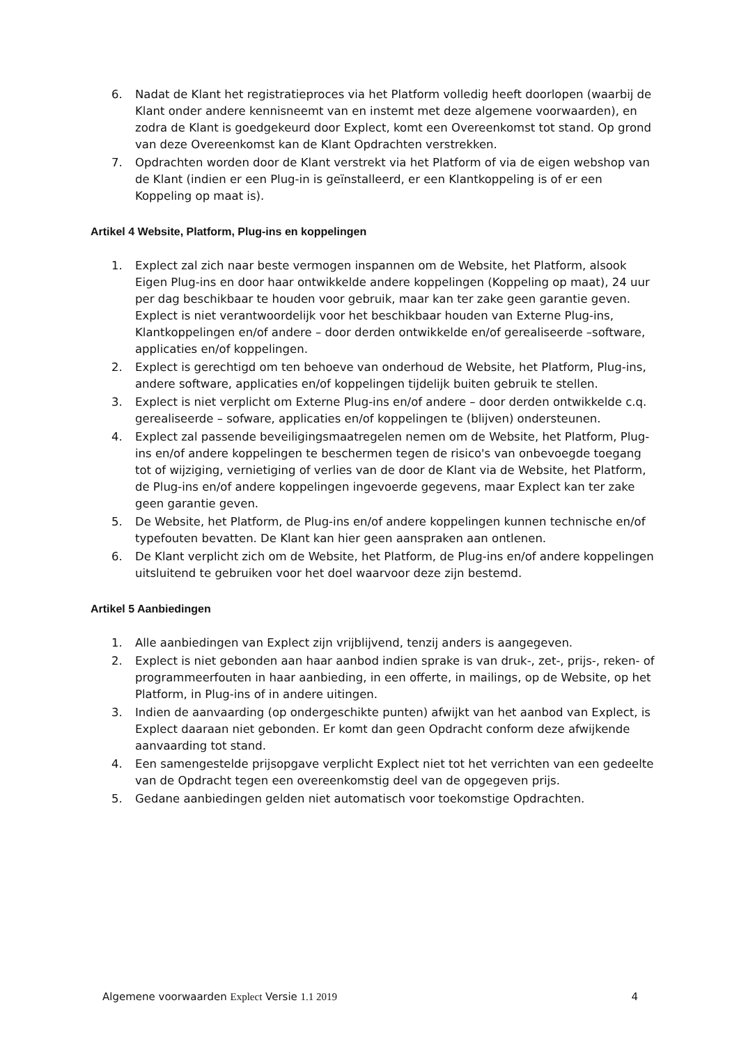6. Nadat de Klant het registratieproces via het Platform volledig heeft doorlopen (waarbij de Klant onder andere kennisneemt van en instemt met deze algemene voorwaarden), en zodra de Klant is goedgekeurd door Explect, komt een Overeenkomst tot stand. Op grond van deze Overeenkomst kan de Klant Opdrachten verstrekken.
7. Opdrachten worden door de Klant verstrekt via het Platform of via de eigen webshop van de Klant (indien er een Plug-in is geïnstalleerd, er een Klantkoppeling is of er een Koppeling op maat is).
Artikel 4 Website, Platform, Plug-ins en koppelingen
1. Explect zal zich naar beste vermogen inspannen om de Website, het Platform, alsook Eigen Plug-ins en door haar ontwikkelde andere koppelingen (Koppeling op maat), 24 uur per dag beschikbaar te houden voor gebruik, maar kan ter zake geen garantie geven. Explect is niet verantwoordelijk voor het beschikbaar houden van Externe Plug-ins, Klantkoppelingen en/of andere – door derden ontwikkelde en/of gerealiseerde –software, applicaties en/of koppelingen.
2. Explect is gerechtigd om ten behoeve van onderhoud de Website, het Platform, Plug-ins, andere software, applicaties en/of koppelingen tijdelijk buiten gebruik te stellen.
3. Explect is niet verplicht om Externe Plug-ins en/of andere – door derden ontwikkelde c.q. gerealiseerde – sofware, applicaties en/of koppelingen te (blijven) ondersteunen.
4. Explect zal passende beveiligingsmaatregelen nemen om de Website, het Platform, Plug-ins en/of andere koppelingen te beschermen tegen de risico's van onbevoegde toegang tot of wijziging, vernietiging of verlies van de door de Klant via de Website, het Platform, de Plug-ins en/of andere koppelingen ingevoerde gegevens, maar Explect kan ter zake geen garantie geven.
5. De Website, het Platform, de Plug-ins en/of andere koppelingen kunnen technische en/of typefouten bevatten. De Klant kan hier geen aanspraken aan ontlenen.
6. De Klant verplicht zich om de Website, het Platform, de Plug-ins en/of andere koppelingen uitsluitend te gebruiken voor het doel waarvoor deze zijn bestemd.
Artikel 5 Aanbiedingen
1. Alle aanbiedingen van Explect zijn vrijblijvend, tenzij anders is aangegeven.
2. Explect is niet gebonden aan haar aanbod indien sprake is van druk-, zet-, prijs-, reken- of programmeerfouten in haar aanbieding, in een offerte, in mailings, op de Website, op het Platform, in Plug-ins of in andere uitingen.
3. Indien de aanvaarding (op ondergeschikte punten) afwijkt van het aanbod van Explect, is Explect daaraan niet gebonden. Er komt dan geen Opdracht conform deze afwijkende aanvaarding tot stand.
4. Een samengestelde prijsopgave verplicht Explect niet tot het verrichten van een gedeelte van de Opdracht tegen een overeenkomstig deel van de opgegeven prijs.
5. Gedane aanbiedingen gelden niet automatisch voor toekomstige Opdrachten.
Algemene voorwaarden Explect Versie 1.1 2019 4